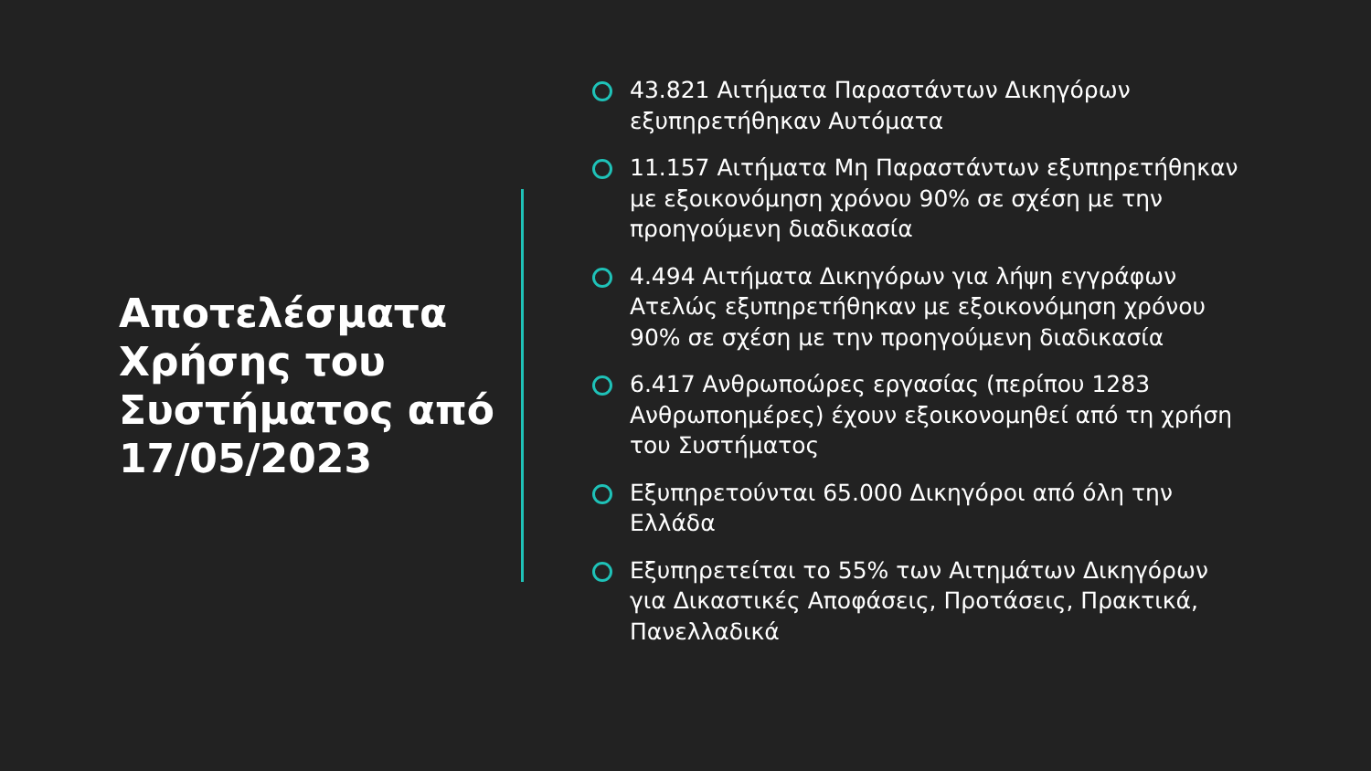Αποτελέσματα Χρήσης του Συστήματος από 17/05/2023
43.821 Αιτήματα Παραστάντων Δικηγόρων εξυπηρετήθηκαν Αυτόματα
11.157 Αιτήματα Μη Παραστάντων εξυπηρετήθηκαν με εξοικονόμηση χρόνου 90% σε σχέση με την προηγούμενη διαδικασία
4.494 Αιτήματα Δικηγόρων για λήψη εγγράφων Ατελώς εξυπηρετήθηκαν με εξοικονόμηση χρόνου 90% σε σχέση με την προηγούμενη διαδικασία
6.417 Ανθρωποώρες εργασίας (περίπου 1283 Ανθρωποημέρες) έχουν εξοικονομηθεί από τη χρήση του Συστήματος
Εξυπηρετούνται 65.000 Δικηγόροι από όλη την Ελλάδα
Εξυπηρετείται το 55% των Αιτημάτων Δικηγόρων για Δικαστικές Αποφάσεις, Προτάσεις, Πρακτικά, Πανελλαδικά